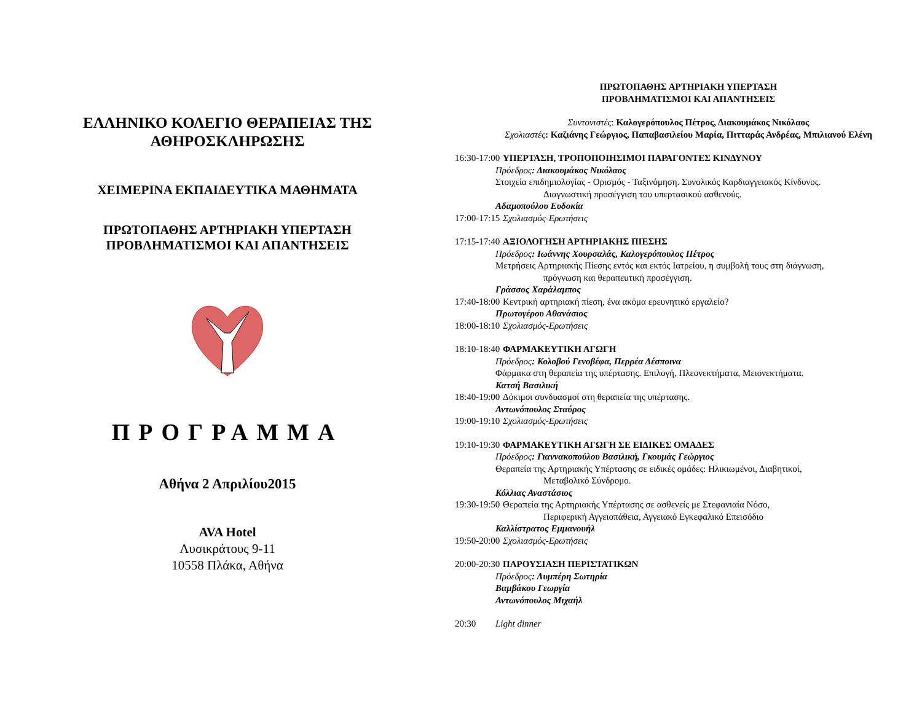ΕΛΛΗΝΙΚΟ ΚΟΛΕΓΙΟ ΘΕΡΑΠΕΙΑΣ ΤΗΣ
ΑΘΗΡΟΣΚΛΗΡΩΣΗΣ
ΧΕΙΜΕΡΙΝΑ ΕΚΠΑΙΔΕΥΤΙΚΑ ΜΑΘΗΜΑΤΑ
ΠΡΩΤΟΠΑΘΗΣ ΑΡΤΗΡΙΑΚΗ ΥΠΕΡΤΑΣΗ
ΠΡΟΒΛΗΜΑΤΙΣΜΟΙ ΚΑΙ ΑΠΑΝΤΗΣΕΙΣ
ΠΡΟΓΡΑΜΜΑ
Αθήνα 2 Απριλίου2015
AVA Hotel
Λυσικράτους 9-11
10558 Πλάκα, Αθήνα
ΠΡΩΤΟΠΑΘΗΣ ΑΡΤΗΡΙΑΚΗ ΥΠΕΡΤΑΣΗ
ΠΡΟΒΛΗΜΑΤΙΣΜΟΙ ΚΑΙ ΑΠΑΝΤΗΣΕΙΣ
Συντονιστές: Καλογερόπουλος Πέτρος, Διακουμάκος Νικόλαος
Σχολιαστές: Καζιάνης Γεώργιος, Παπαβασιλείου Μαρία, Πιτταράς Ανδρέας, Μπιλιανού Ελένη
16:30-17:00 ΥΠΕΡΤΑΣΗ, ΤΡΟΠΟΠΟΙΗΣΙΜΟΙ ΠΑΡΑΓΟΝΤΕΣ ΚΙΝΔΥΝΟΥ
Πρόεδρος: Διακουμάκος Νικόλαος
Στοιχεία επιδημιολογίας - Ορισμός - Ταξινόμηση. Συνολικός Καρδιαγγειακός Κίνδυνος.
Διαγνωστική προσέγγιση του υπερτασικού ασθενούς.
Αδαμοπούλου Ευδοκία
17:00-17:15 Σχολιασμός-Ερωτήσεις
17:15-17:40 ΑΞΙΟΛΟΓΗΣΗ ΑΡΤΗΡΙΑΚΗΣ ΠΙΕΣΗΣ
Πρόεδρος: Ιωάννης Χουρσαλάς, Καλογερόπουλος Πέτρος
Μετρήσεις Αρτηριακής Πίεσης εντός και εκτός Ιατρείου, η συμβολή τους στη διάγνωση,
πρόγνωση και θεραπευτική προσέγγιση.
Γράσσος Χαράλαμπος
17:40-18:00 Κεντρική αρτηριακή πίεση, ένα ακόμα ερευνητικό εργαλείο?
Πρωτογέρου Αθανάσιος
18:00-18:10 Σχολιασμός-Ερωτήσεις
18:10-18:40 ΦΑΡΜΑΚΕΥΤΙΚΗ ΑΓΩΓΗ
Πρόεδρος: Κολοβού Γενοβέφα, Περρέα Δέσποινα
Φάρμακα στη θεραπεία της υπέρτασης. Επιλογή, Πλεονεκτήματα, Μειονεκτήματα.
Κατσή Βασιλική
18:40-19:00 Δόκιμοι συνδυασμοί στη θεραπεία της υπέρτασης.
Αντωνόπουλος Σταύρος
19:00-19:10 Σχολιασμός-Ερωτήσεις
19:10-19:30 ΦΑΡΜΑΚΕΥΤΙΚΗ ΑΓΩΓΗ ΣΕ ΕΙΔΙΚΕΣ ΟΜΑΔΕΣ
Πρόεδρος: Γιαννακοπούλου Βασιλική, Γκουμάς Γεώργιος
Θεραπεία της Αρτηριακής Υπέρτασης σε ειδικές ομάδες: Ηλικιωμένοι, Διαβητικοί,
Μεταβολικό Σύνδρομο.
Κόλλιας Αναστάσιος
19:30-19:50 Θεραπεία της Αρτηριακής Υπέρτασης σε ασθενείς με Στεφανιαία Νόσο,
Περιφερική Αγγειοπάθεια, Αγγειακό Εγκεφαλικό Επεισόδιο
Καλλίστρατος Εμμανουήλ
19:50-20:00 Σχολιασμός-Ερωτήσεις
20:00-20:30 ΠΑΡΟΥΣΙΑΣΗ ΠΕΡΙΣΤΑΤΙΚΩΝ
Πρόεδρος: Λυμπέρη Σωτηρία
Βαμβάκου Γεωργία
Αντωνόπουλος Μιχαήλ
20:30 Light dinner